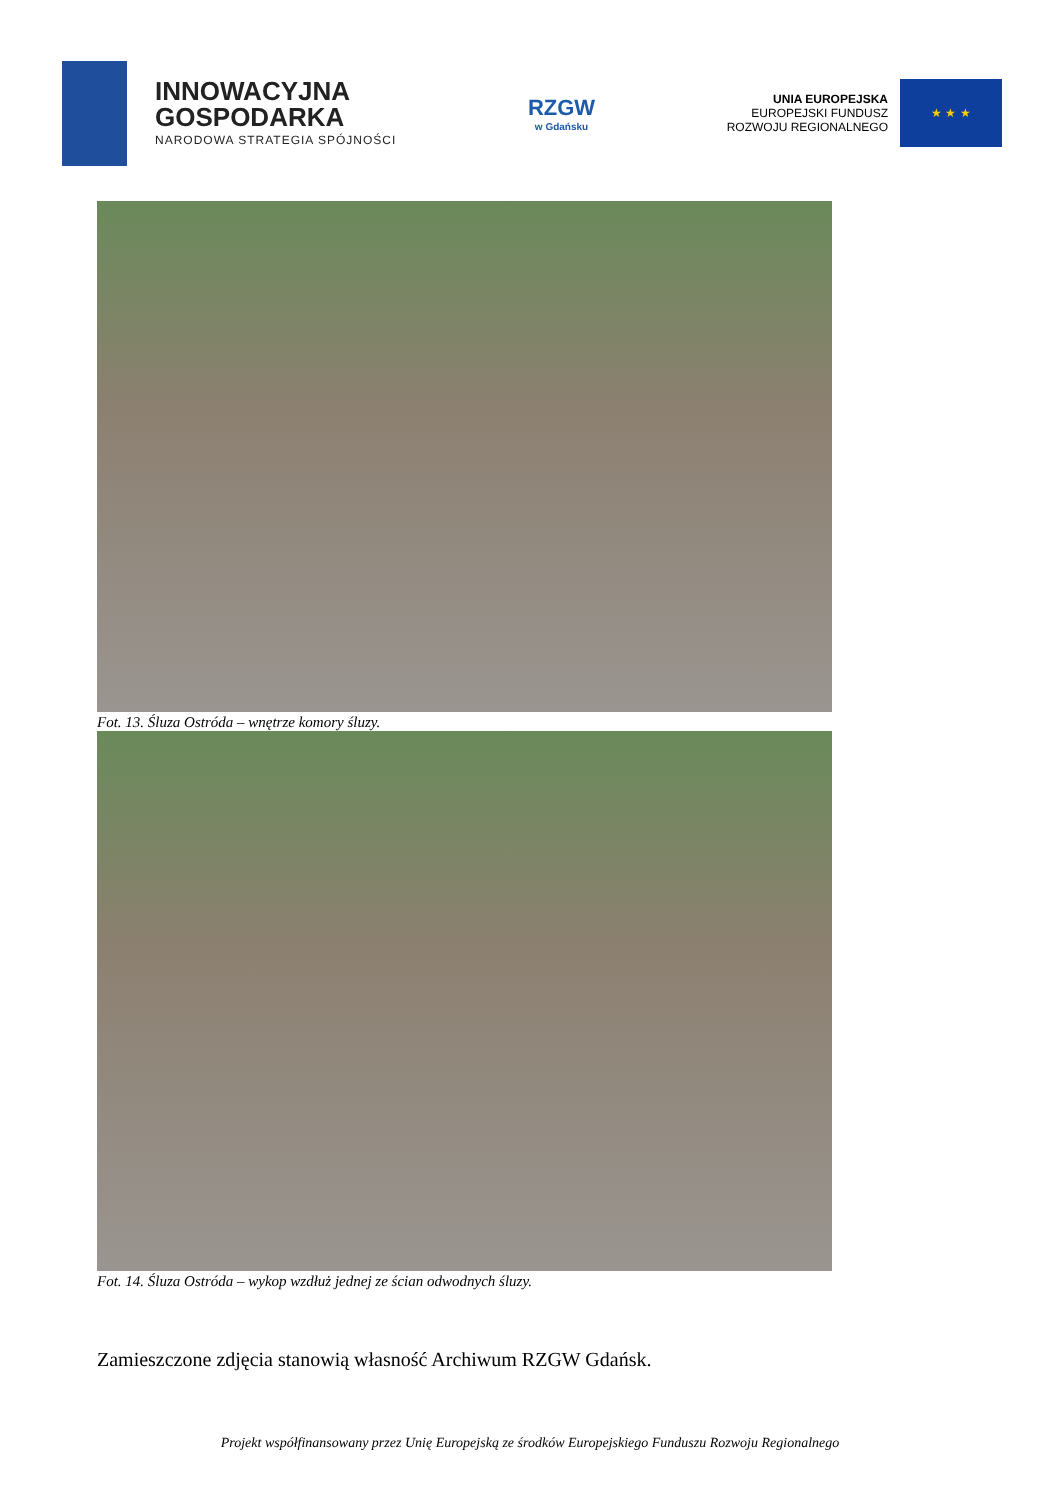INNOWACYJNA
GOSPODARKA
NARODOWA STRATEGIA SPÓJNOŚCI
RZGW
w Gdańsku
UNIA EUROPEJSKA
EUROPEJSKI FUNDUSZ
ROZWOJU REGIONALNEGO
★ ★ ★
Fot. 13. Śluza Ostróda – wnętrze komory śluzy.
Fot. 14. Śluza Ostróda – wykop wzdłuż jednej ze ścian odwodnych śluzy.
Zamieszczone zdjęcia stanowią własność Archiwum RZGW Gdańsk.
Projekt współfinansowany przez Unię Europejską ze środków Europejskiego Funduszu Rozwoju Regionalnego